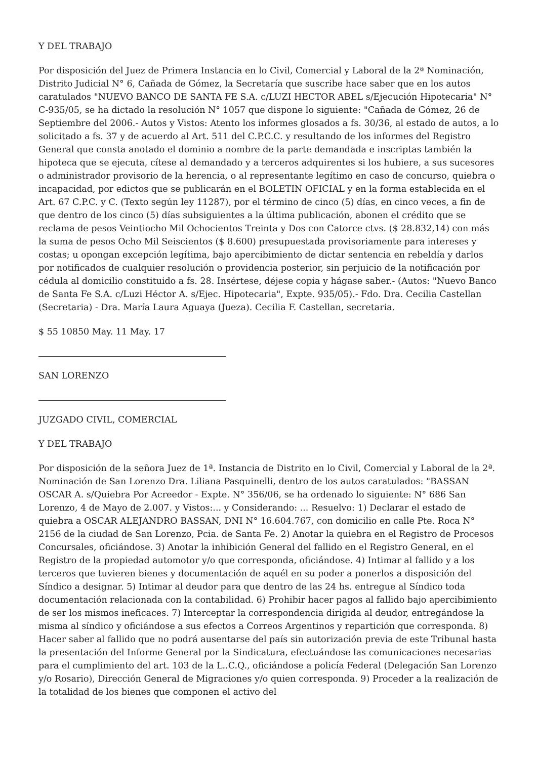Y DEL TRABAJO
Por disposición del Juez de Primera Instancia en lo Civil, Comercial y Laboral de la 2ª Nominación, Distrito Judicial N° 6, Cañada de Gómez, la Secretaría que suscribe hace saber que en los autos caratulados "NUEVO BANCO DE SANTA FE S.A. c/LUZI HECTOR ABEL s/Ejecución Hipotecaria" N° C-935/05, se ha dictado la resolución N° 1057 que dispone lo siguiente: "Cañada de Gómez, 26 de Septiembre del 2006.- Autos y Vistos: Atento los informes glosados a fs. 30/36, al estado de autos, a lo solicitado a fs. 37 y de acuerdo al Art. 511 del C.P.C.C. y resultando de los informes del Registro General que consta anotado el dominio a nombre de la parte demandada e inscriptas también la hipoteca que se ejecuta, cítese al demandado y a terceros adquirentes si los hubiere, a sus sucesores o administrador provisorio de la herencia, o al representante legítimo en caso de concurso, quiebra o incapacidad, por edictos que se publicarán en el BOLETIN OFICIAL y en la forma establecida en el Art. 67 C.P.C. y C. (Texto según ley 11287), por el término de cinco (5) días, en cinco veces, a fin de que dentro de los cinco (5) días subsiguientes a la última publicación, abonen el crédito que se reclama de pesos Veintiocho Mil Ochocientos Treinta y Dos con Catorce ctvs. ($ 28.832,14) con más la suma de pesos Ocho Mil Seiscientos ($ 8.600) presupuestada provisoriamente para intereses y costas; u opongan excepción legítima, bajo apercibimiento de dictar sentencia en rebeldía y darlos por notificados de cualquier resolución o providencia posterior, sin perjuicio de la notificación por cédula al domicilio constituido a fs. 28. Insértese, déjese copia y hágase saber.- (Autos: "Nuevo Banco de Santa Fe S.A. c/Luzi Héctor A. s/Ejec. Hipotecaria", Expte. 935/05).- Fdo. Dra. Cecilia Castellan (Secretaria) - Dra. María Laura Aguaya (Jueza). Cecilia F. Castellan, secretaria.
$ 55 10850 May. 11 May. 17
SAN LORENZO
JUZGADO CIVIL, COMERCIAL
Y DEL TRABAJO
Por disposición de la señora Juez de 1ª. Instancia de Distrito en lo Civil, Comercial y Laboral de la 2ª. Nominación de San Lorenzo Dra. Liliana Pasquinelli, dentro de los autos caratulados: "BASSAN OSCAR A. s/Quiebra Por Acreedor - Expte. N° 356/06, se ha ordenado lo siguiente: N° 686 San Lorenzo, 4 de Mayo de 2.007. y Vistos:... y Considerando: ... Resuelvo: 1) Declarar el estado de quiebra a OSCAR ALEJANDRO BASSAN, DNI N° 16.604.767, con domicilio en calle Pte. Roca N° 2156 de la ciudad de San Lorenzo, Pcia. de Santa Fe. 2) Anotar la quiebra en el Registro de Procesos Concursales, oficiándose. 3) Anotar la inhibición General del fallido en el Registro General, en el Registro de la propiedad automotor y/o que corresponda, oficiándose. 4) Intimar al fallido y a los terceros que tuvieren bienes y documentación de aquél en su poder a ponerlos a disposición del Síndico a designar. 5) Intimar al deudor para que dentro de las 24 hs. entregue al Síndico toda documentación relacionada con la contabilidad. 6) Prohibir hacer pagos al fallido bajo apercibimiento de ser los mismos ineficaces. 7) Interceptar la correspondencia dirigida al deudor, entregándose la misma al síndico y oficiándose a sus efectos a Correos Argentinos y repartición que corresponda. 8) Hacer saber al fallido que no podrá ausentarse del país sin autorización previa de este Tribunal hasta la presentación del Informe General por la Sindicatura, efectuándose las comunicaciones necesarias para el cumplimiento del art. 103 de la L..C.Q., oficiándose a policía Federal (Delegación San Lorenzo y/o Rosario), Dirección General de Migraciones y/o quien corresponda. 9) Proceder a la realización de la totalidad de los bienes que componen el activo del